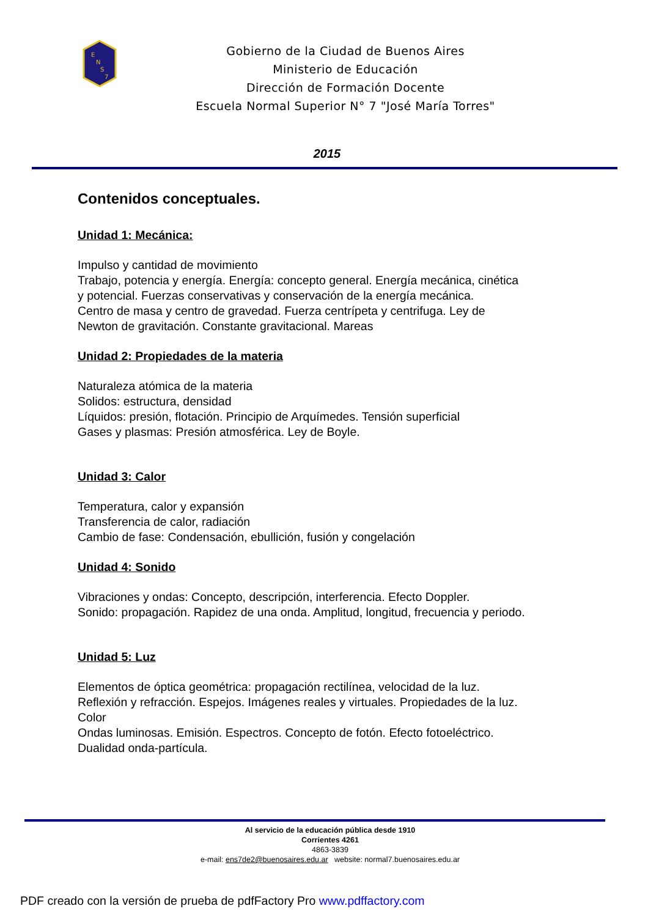E
N
S
7
Gobierno de la Ciudad de Buenos Aires
Ministerio de Educación
Dirección de Formación Docente
Escuela Normal Superior N° 7 "José María Torres"
2015
Contenidos conceptuales.
Unidad 1: Mecánica:
Impulso y cantidad de movimiento
Trabajo, potencia y energía. Energía: concepto general. Energía mecánica, cinética
y potencial. Fuerzas conservativas y conservación de la energía mecánica.
Centro de masa y centro de gravedad. Fuerza centrípeta y centrifuga. Ley de
Newton de gravitación. Constante gravitacional. Mareas
Unidad 2: Propiedades de la materia
Naturaleza atómica de la materia
Solidos: estructura, densidad
Líquidos: presión, flotación. Principio de Arquímedes. Tensión superficial
Gases y plasmas: Presión atmosférica. Ley de Boyle.
Unidad 3: Calor
Temperatura, calor y expansión
Transferencia de calor, radiación
Cambio de fase: Condensación, ebullición, fusión y congelación
Unidad 4: Sonido
Vibraciones y ondas: Concepto, descripción, interferencia. Efecto Doppler.
Sonido: propagación. Rapidez de una onda. Amplitud, longitud, frecuencia y periodo.
Unidad 5: Luz
Elementos de óptica geométrica: propagación rectilínea, velocidad de la luz.
Reflexión y refracción. Espejos. Imágenes reales y virtuales. Propiedades de la luz.
Color
Ondas luminosas. Emisión. Espectros. Concepto de fotón. Efecto fotoeléctrico.
Dualidad onda-partícula.
Al servicio de la educación pública desde 1910
Corrientes 4261
4863-3839
e-mail: ens7de2@buenosaires.edu.ar website: normal7.buenosaires.edu.ar
PDF creado con la versión de prueba de pdfFactory Pro www.pdffactory.com